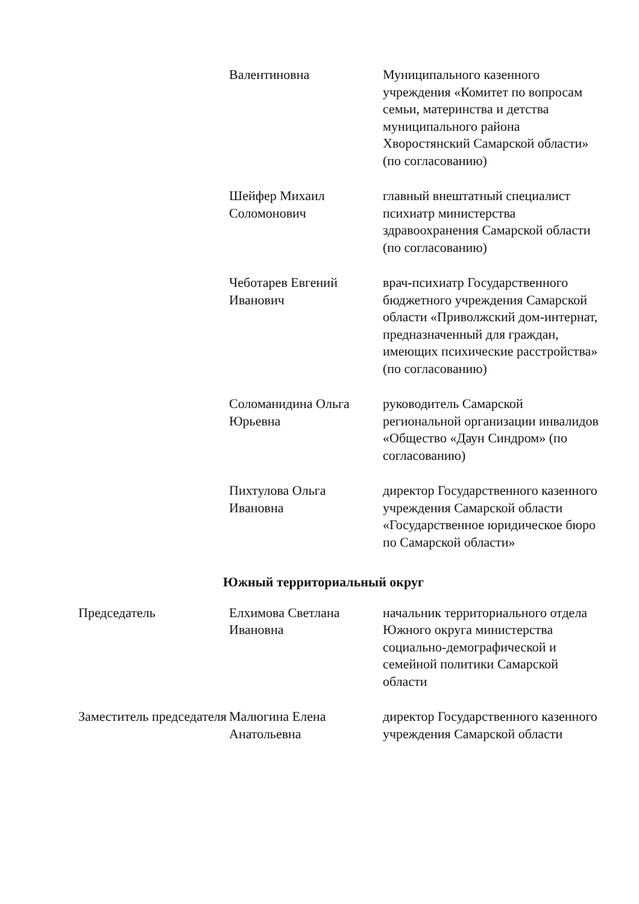| | Валентиновна | Муниципального казенного учреждения «Комитет по вопросам семьи, материнства и детства муниципального района Хворостянский Самарской области» (по согласованию) |
| | Шейфер Михаил Соломонович | главный внештатный специалист психиатр министерства здравоохранения Самарской области (по согласованию) |
| | Чеботарев Евгений Иванович | врач-психиатр Государственного бюджетного учреждения Самарской области «Приволжский дом-интернат, предназначенный для граждан, имеющих психические расстройства» (по согласованию) |
| | Соломанидина Ольга Юрьевна | руководитель Самарской региональной организации инвалидов «Общество «Даун Синдром» (по согласованию) |
| | Пихтулова Ольга Ивановна | директор Государственного казенного учреждения Самарской области «Государственное юридическое бюро по Самарской области» |
| Южный территориальный округ | | |
| Председатель | Елхимова Светлана Ивановна | начальник территориального отдела Южного округа министерства социально-демографической и семейной политики Самарской области |
| Заместитель председателя | Малюгина Елена Анатольевна | директор Государственного казенного учреждения Самарской области |